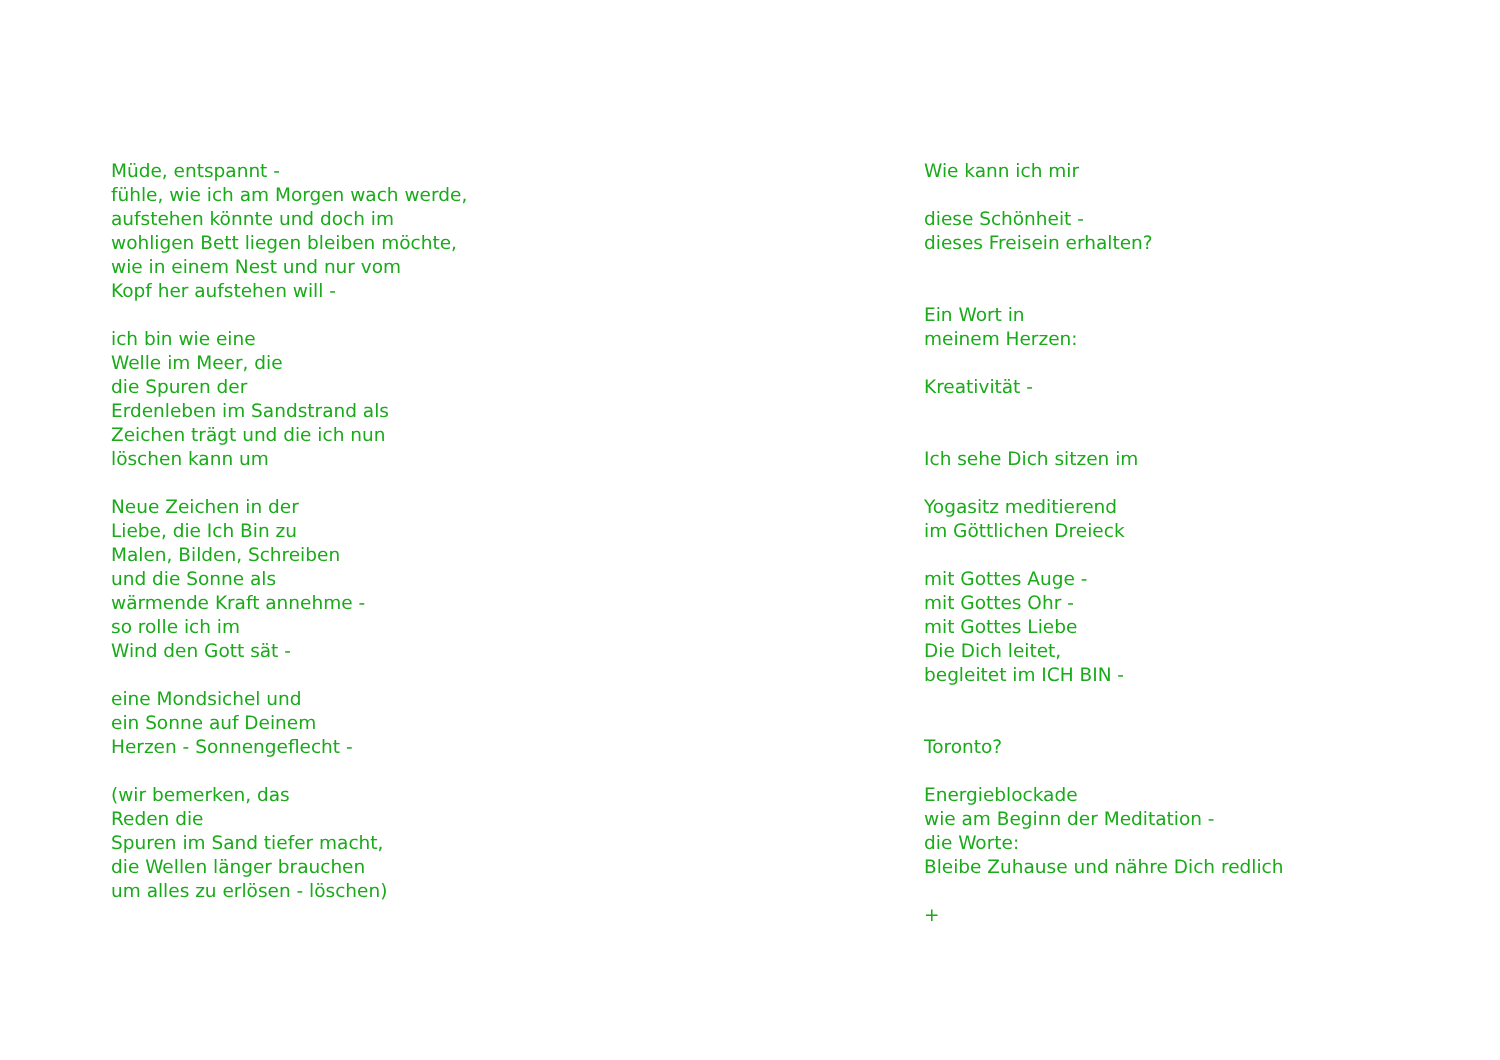Müde, entspannt -
fühle, wie ich am Morgen wach werde,
aufstehen könnte und doch im
wohligen Bett liegen bleiben möchte,
wie in einem Nest und nur vom
Kopf her aufstehen will -
ich bin wie eine
Welle im Meer, die
die Spuren der
Erdenleben im Sandstrand als
Zeichen trägt und die ich nun
löschen kann um
Neue Zeichen in der
Liebe, die Ich Bin zu
Malen, Bilden, Schreiben
und die Sonne als
wärmende Kraft annehme -
so rolle ich im
Wind den Gott sät -
eine Mondsichel und
ein Sonne auf Deinem
Herzen - Sonnengeflecht -
(wir bemerken, das
Reden die
Spuren im Sand tiefer macht,
die Wellen länger brauchen
um alles zu erlösen - löschen)
Wie kann ich mir
diese Schönheit -
dieses Freisein erhalten?
Ein Wort in
meinem Herzen:
Kreativität -
Ich sehe Dich sitzen im
Yogasitz meditierend
im Göttlichen Dreieck
mit Gottes Auge -
mit Gottes Ohr -
mit Gottes Liebe
Die Dich leitet,
begleitet im ICH BIN -
Toronto?
Energieblockade
wie am Beginn der Meditation -
die Worte:
Bleibe Zuhause und nähre Dich redlich
+